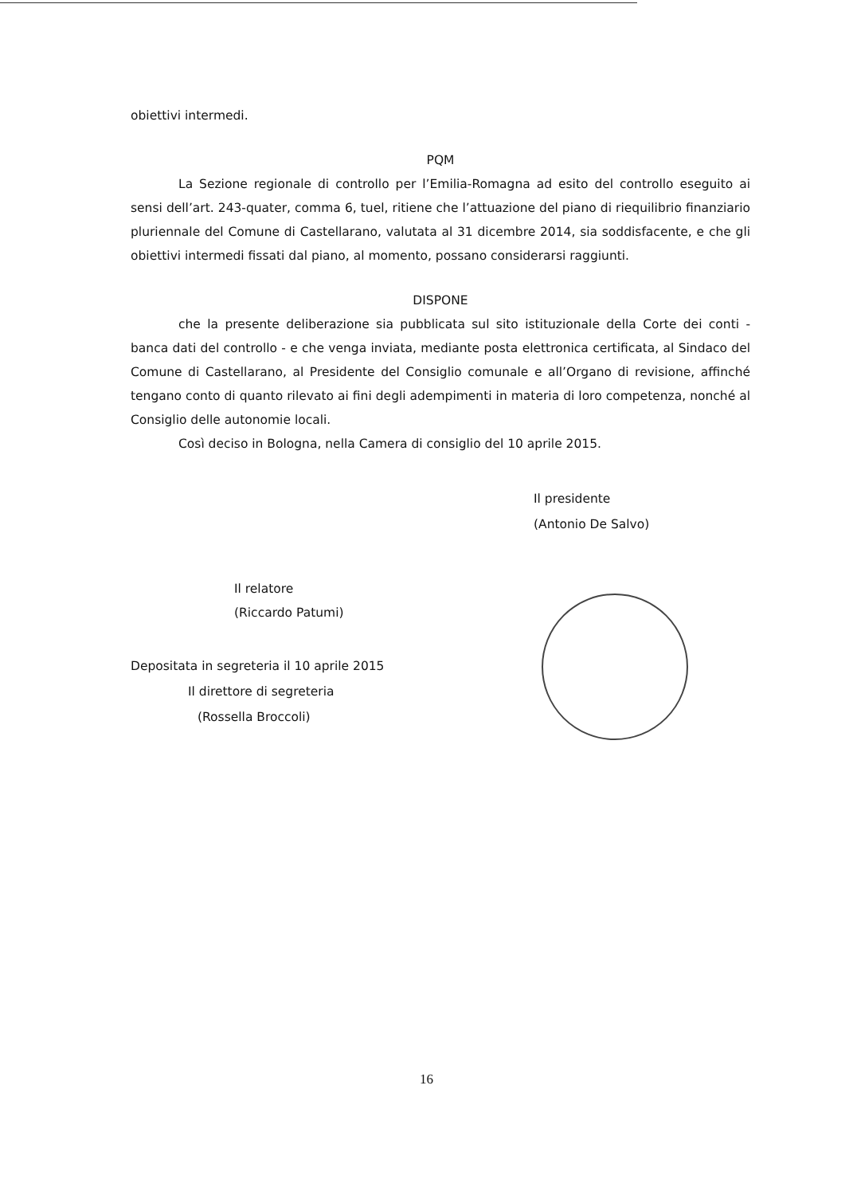obiettivi intermedi.
PQM
La Sezione regionale di controllo per l’Emilia-Romagna ad esito del controllo eseguito ai sensi dell’art. 243-quater, comma 6, tuel, ritiene che l’attuazione del piano di riequilibrio finanziario pluriennale del Comune di Castellarano, valutata al 31 dicembre 2014, sia soddisfacente, e che gli obiettivi intermedi fissati dal piano, al momento, possano considerarsi raggiunti.
DISPONE
che la presente deliberazione sia pubblicata sul sito istituzionale della Corte dei conti - banca dati del controllo - e che venga inviata, mediante posta elettronica certificata, al Sindaco del Comune di Castellarano, al Presidente del Consiglio comunale e all’Organo di revisione, affinché tengano conto di quanto rilevato ai fini degli adempimenti in materia di loro competenza, nonché al Consiglio delle autonomie locali.
Così deciso in Bologna, nella Camera di consiglio del 10 aprile 2015.
Il presidente
(Antonio De Salvo)
Il relatore
(Riccardo Patumi)
Depositata in segreteria il 10 aprile 2015
Il direttore di segreteria
(Rossella Broccoli)
16